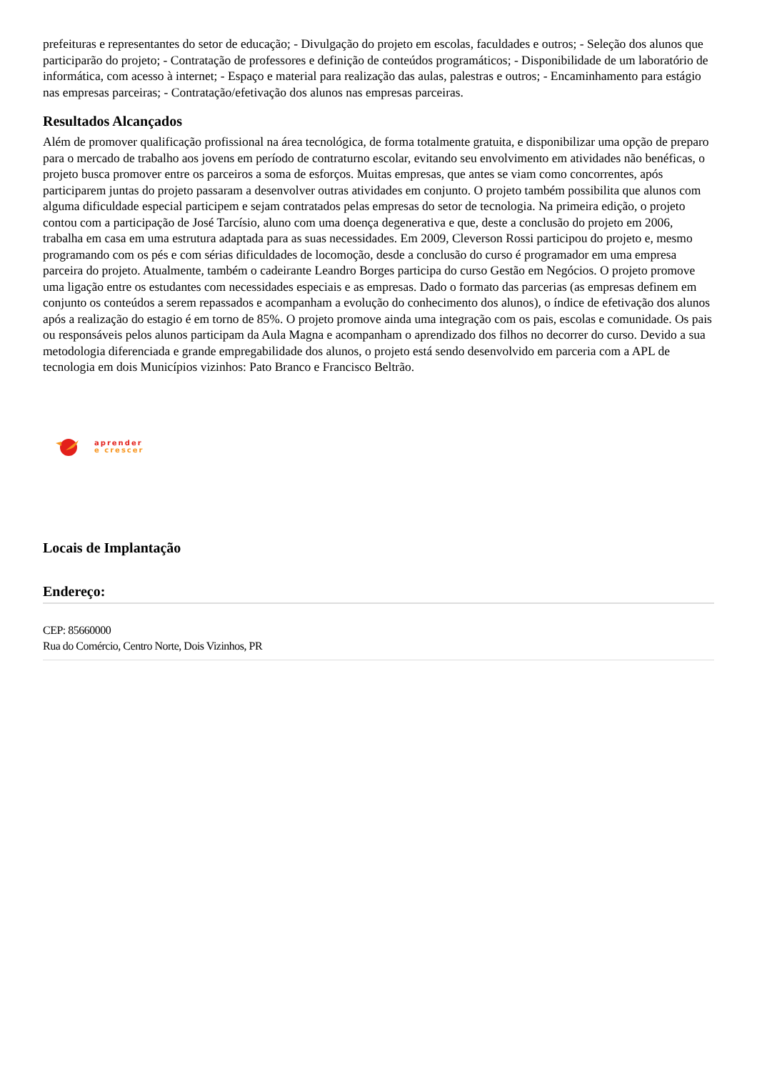prefeituras e representantes do setor de educação; - Divulgação do projeto em escolas, faculdades e outros; - Seleção dos alunos que participarão do projeto; - Contratação de professores e definição de conteúdos programáticos; - Disponibilidade de um laboratório de informática, com acesso à internet; - Espaço e material para realização das aulas, palestras e outros; - Encaminhamento para estágio nas empresas parceiras; - Contratação/efetivação dos alunos nas empresas parceiras.
Resultados Alcançados
Além de promover qualificação profissional na área tecnológica, de forma totalmente gratuita, e disponibilizar uma opção de preparo para o mercado de trabalho aos jovens em período de contraturno escolar, evitando seu envolvimento em atividades não benéficas, o projeto busca promover entre os parceiros a soma de esforços. Muitas empresas, que antes se viam como concorrentes, após participarem juntas do projeto passaram a desenvolver outras atividades em conjunto. O projeto também possibilita que alunos com alguma dificuldade especial participem e sejam contratados pelas empresas do setor de tecnologia. Na primeira edição, o projeto contou com a participação de José Tarcísio, aluno com uma doença degenerativa e que, deste a conclusão do projeto em 2006, trabalha em casa em uma estrutura adaptada para as suas necessidades. Em 2009, Cleverson Rossi participou do projeto e, mesmo programando com os pés e com sérias dificuldades de locomoção, desde a conclusão do curso é programador em uma empresa parceira do projeto. Atualmente, também o cadeirante Leandro Borges participa do curso Gestão em Negócios. O projeto promove uma ligação entre os estudantes com necessidades especiais e as empresas. Dado o formato das parcerias (as empresas definem em conjunto os conteúdos a serem repassados e acompanham a evolução do conhecimento dos alunos), o índice de efetivação dos alunos após a realização do estagio é em torno de 85%. O projeto promove ainda uma integração com os pais, escolas e comunidade. Os pais ou responsáveis pelos alunos participam da Aula Magna e acompanham o aprendizado dos filhos no decorrer do curso. Devido a sua metodologia diferenciada e grande empregabilidade dos alunos, o projeto está sendo desenvolvido em parceria com a APL de tecnologia em dois Municípios vizinhos: Pato Branco e Francisco Beltrão.
aprender
e crescer
Locais de Implantação
Endereço:
CEP: 85660000
Rua do Comércio, Centro Norte, Dois Vizinhos, PR